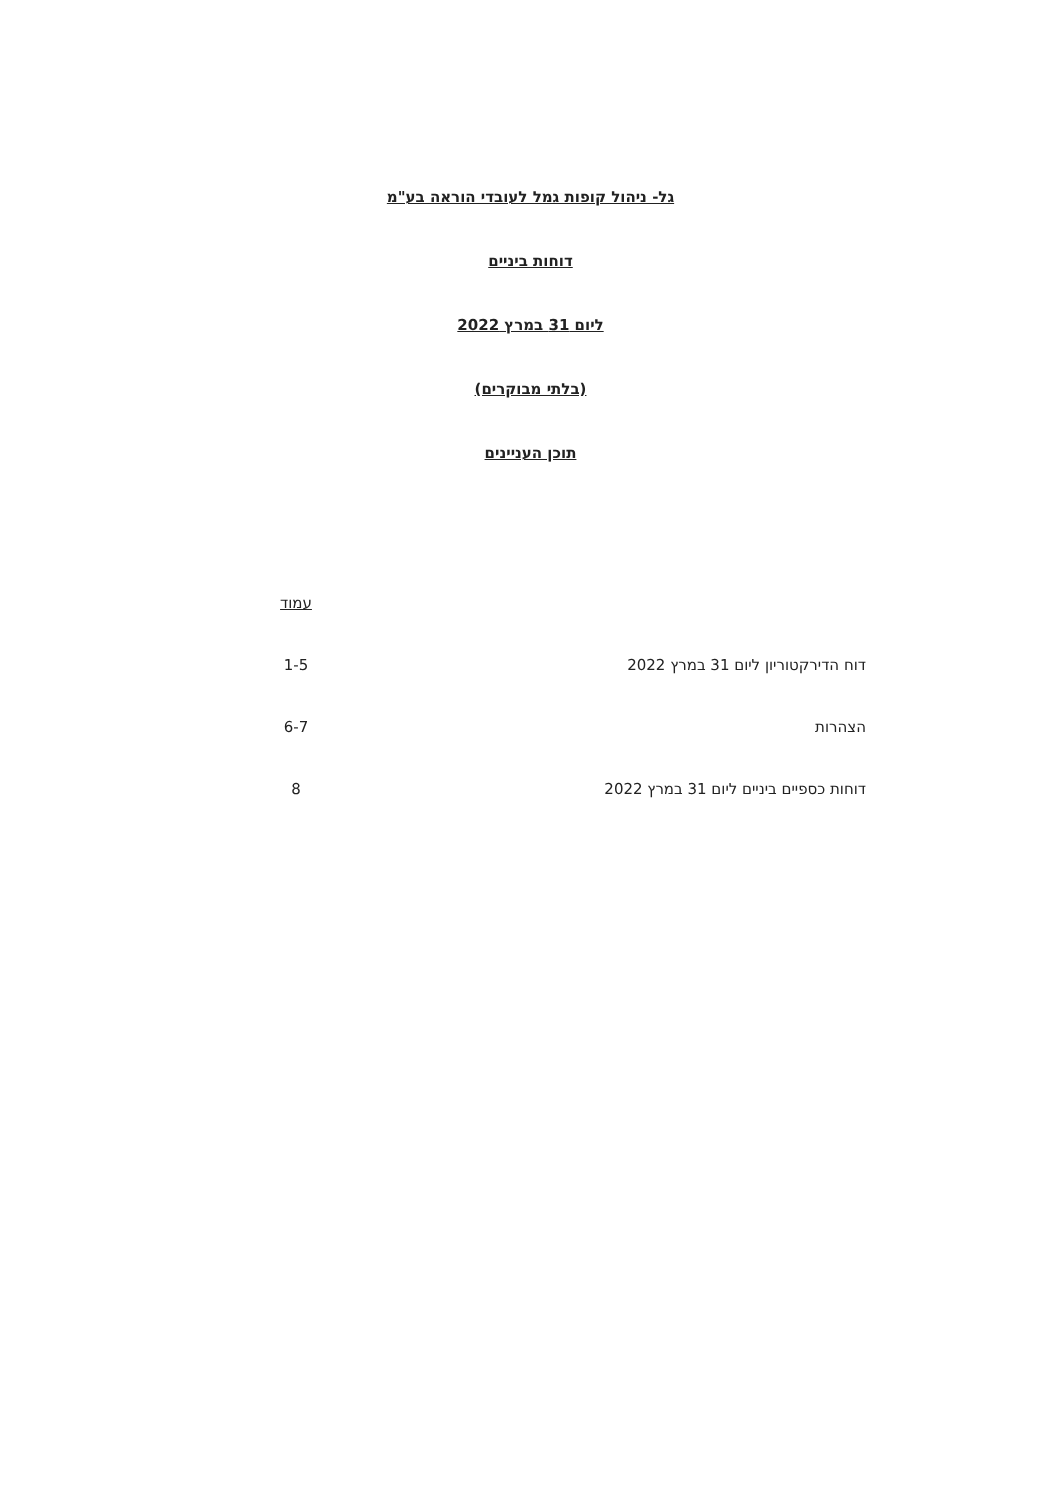גל- ניהול קופות גמל לעובדי הוראה בע"מ
דוחות ביניים
ליום 31 במרץ 2022
(בלתי מבוקרים)
תוכן העניינים
| | עמוד |
| דוח הדירקטוריון ליום 31 במרץ 2022 | 1-5 |
| הצהרות | 6-7 |
| דוחות כספיים ביניים ליום 31 במרץ 2022 | 8 |